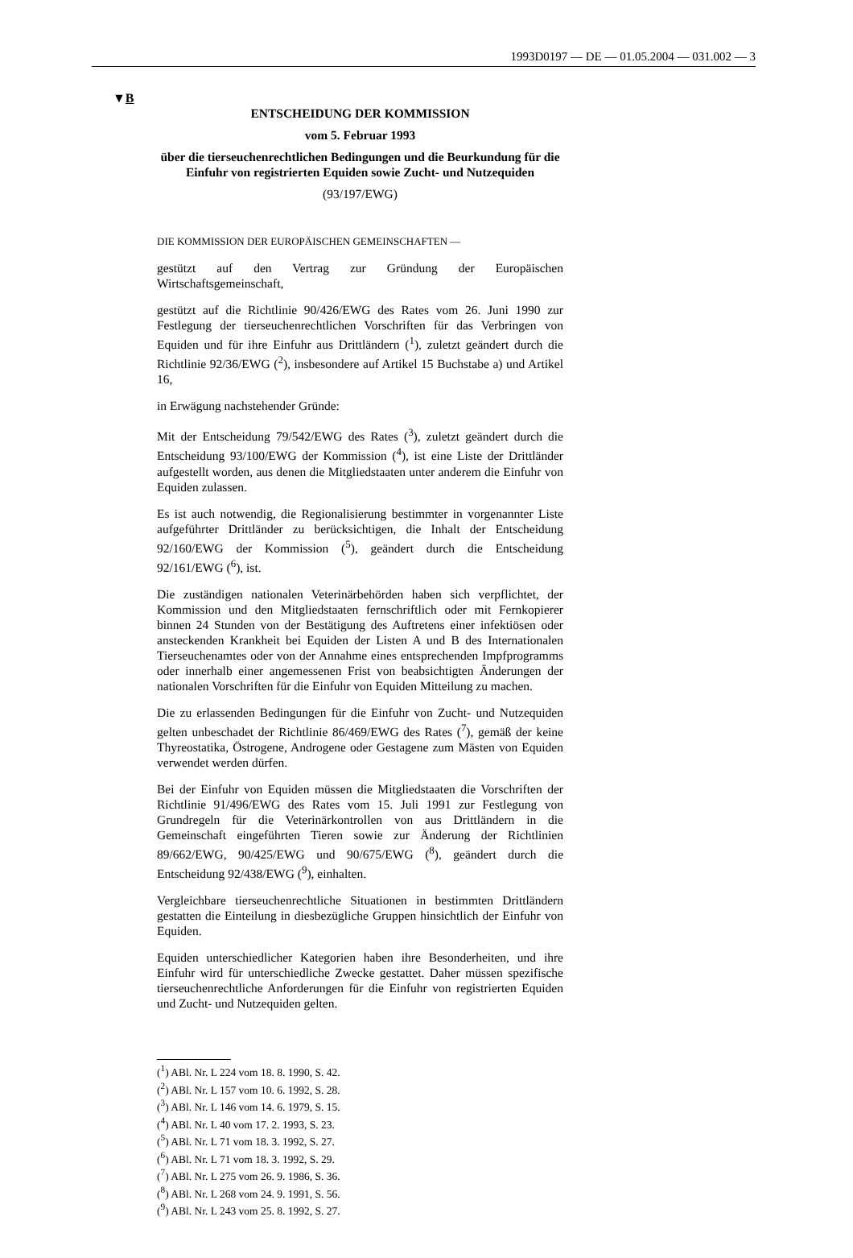1993D0197 — DE — 01.05.2004 — 031.002 — 3
▼B
ENTSCHEIDUNG DER KOMMISSION
vom 5. Februar 1993
über die tierseuchenrechtlichen Bedingungen und die Beurkundung für die Einfuhr von registrierten Equiden sowie Zucht- und Nutzequiden
(93/197/EWG)
DIE KOMMISSION DER EUROPÄISCHEN GEMEINSCHAFTEN —
gestützt auf den Vertrag zur Gründung der Europäischen Wirtschaftsgemeinschaft,
gestützt auf die Richtlinie 90/426/EWG des Rates vom 26. Juni 1990 zur Festlegung der tierseuchenrechtlichen Vorschriften für das Verbringen von Equiden und für ihre Einfuhr aus Drittländern (<sup>1</sup>), zuletzt geändert durch die Richtlinie 92/36/EWG (<sup>2</sup>), insbesondere auf Artikel 15 Buchstabe a) und Artikel 16,
in Erwägung nachstehender Gründe:
Mit der Entscheidung 79/542/EWG des Rates (<sup>3</sup>), zuletzt geändert durch die Entscheidung 93/100/EWG der Kommission (<sup>4</sup>), ist eine Liste der Drittländer aufgestellt worden, aus denen die Mitgliedstaaten unter anderem die Einfuhr von Equiden zulassen.
Es ist auch notwendig, die Regionalisierung bestimmter in vorgenannter Liste aufgeführter Drittländer zu berücksichtigen, die Inhalt der Entscheidung 92/160/EWG der Kommission (<sup>5</sup>), geändert durch die Entscheidung 92/161/EWG (<sup>6</sup>), ist.
Die zuständigen nationalen Veterinärbehörden haben sich verpflichtet, der Kommission und den Mitgliedstaaten fernschriftlich oder mit Fernkopierer binnen 24 Stunden von der Bestätigung des Auftretens einer infektiösen oder ansteckenden Krankheit bei Equiden der Listen A und B des Internationalen Tierseuchenamtes oder von der Annahme eines entsprechenden Impfprogramms oder innerhalb einer angemessenen Frist von beabsichtigten Änderungen der nationalen Vorschriften für die Einfuhr von Equiden Mitteilung zu machen.
Die zu erlassenden Bedingungen für die Einfuhr von Zucht- und Nutzequiden gelten unbeschadet der Richtlinie 86/469/EWG des Rates (<sup>7</sup>), gemäß der keine Thyreostatika, Östrogene, Androgene oder Gestagene zum Mästen von Equiden verwendet werden dürfen.
Bei der Einfuhr von Equiden müssen die Mitgliedstaaten die Vorschriften der Richtlinie 91/496/EWG des Rates vom 15. Juli 1991 zur Festlegung von Grundregeln für die Veterinärkontrollen von aus Drittländern in die Gemeinschaft eingeführten Tieren sowie zur Änderung der Richtlinien 89/662/EWG, 90/425/EWG und 90/675/EWG (<sup>8</sup>), geändert durch die Entscheidung 92/438/EWG (<sup>9</sup>), einhalten.
Vergleichbare tierseuchenrechtliche Situationen in bestimmten Drittländern gestatten die Einteilung in diesbezügliche Gruppen hinsichtlich der Einfuhr von Equiden.
Equiden unterschiedlicher Kategorien haben ihre Besonderheiten, und ihre Einfuhr wird für unterschiedliche Zwecke gestattet. Daher müssen spezifische tierseuchenrechtliche Anforderungen für die Einfuhr von registrierten Equiden und Zucht- und Nutzequiden gelten.
(<sup>1</sup>) ABl. Nr. L 224 vom 18. 8. 1990, S. 42.
(<sup>2</sup>) ABl. Nr. L 157 vom 10. 6. 1992, S. 28.
(<sup>3</sup>) ABl. Nr. L 146 vom 14. 6. 1979, S. 15.
(<sup>4</sup>) ABl. Nr. L 40 vom 17. 2. 1993, S. 23.
(<sup>5</sup>) ABl. Nr. L 71 vom 18. 3. 1992, S. 27.
(<sup>6</sup>) ABl. Nr. L 71 vom 18. 3. 1992, S. 29.
(<sup>7</sup>) ABl. Nr. L 275 vom 26. 9. 1986, S. 36.
(<sup>8</sup>) ABl. Nr. L 268 vom 24. 9. 1991, S. 56.
(<sup>9</sup>) ABl. Nr. L 243 vom 25. 8. 1992, S. 27.